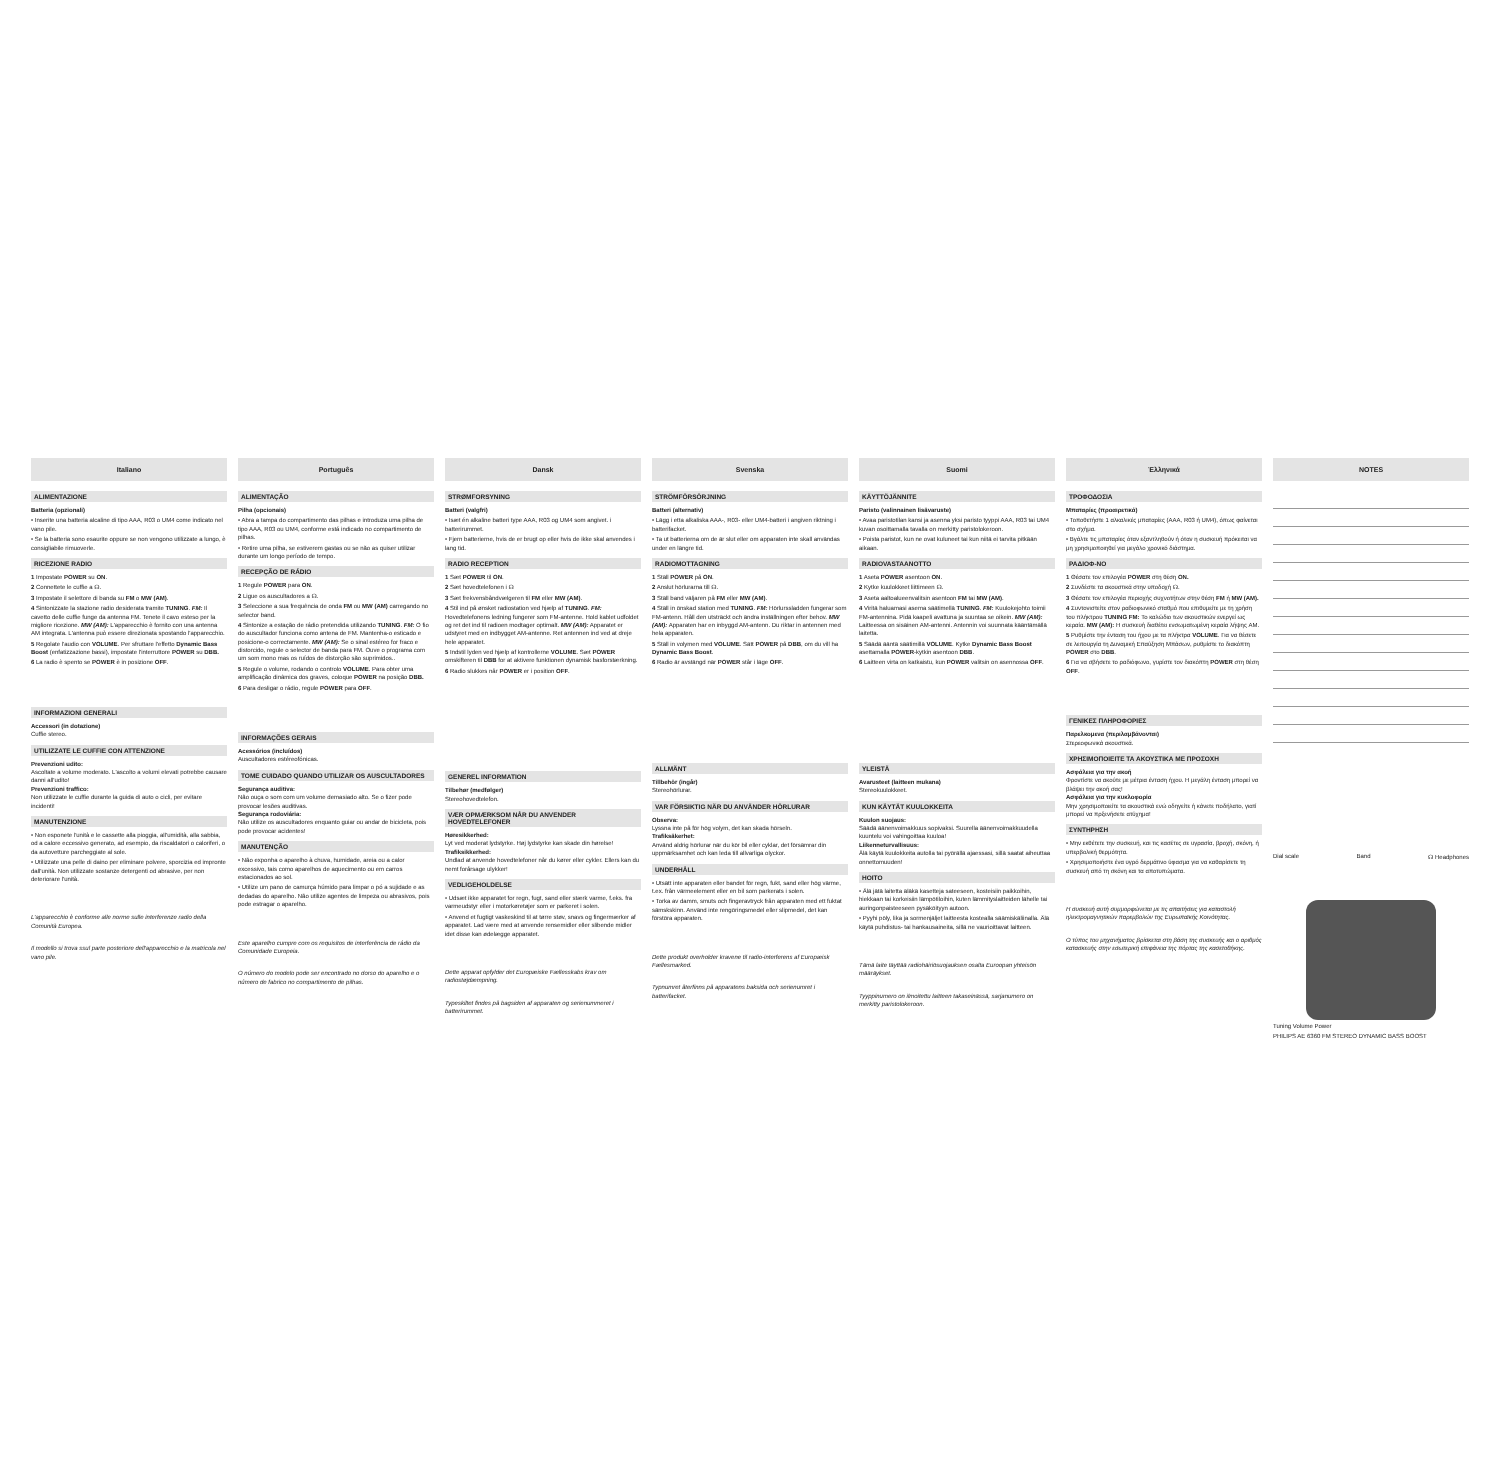Italiano
ALIMENTAZIONE
Batteria (opzionali)
• Inserite una batteria alcaline di tipo AAA, R03 o UM4 come indicato nel vano pile.
• Se la batteria sono esaurite oppure se non vengono utilizzate a lungo, è consigliabile rimuoverle.
RICEZIONE RADIO
1 Impostate POWER su ON.
2 Connettete le cuffie a ☊.
3 Impostate il selettore di banda su FM o MW (AM).
4 Sintonizzate la stazione radio desiderata tramite TUNING. FM: Il cavetto delle cuffie funge da antenna FM. Tenete il cavo esteso per la migliore ricezione. MW (AM): L'apparecchio è fornito con una antenna AM integrata. L'antenna può essere direzionata spostando l'apparecchio.
5 Regolate l'audio con VOLUME. Per sfruttare l'effetto Dynamic Bass Boost (enfatizzazione bassi), impostate l'interruttore POWER su DBB.
6 La radio è spento se POWER è in posizione OFF.
INFORMAZIONI GENERALI
Accessori (in dotazione)
Cuffie stereo.
UTILIZZATE LE CUFFIE CON ATTENZIONE
Prevenzioni udito:
Ascoltate a volume moderato. L'ascolto a volumi elevati potrebbe causare danni all'udito!
Prevenzioni traffico:
Non utilizzate le cuffie durante la guida di auto o cicli, per evitare incidenti!
MANUTENZIONE
• Non esponete l'unità e le cassette alla pioggia, all'umidità, alla sabbia, od a calore eccessivo generato, ad esempio, da riscaldatori o caloriferi, o da autovetture parcheggiate al sole.
• Utilizzate una pelle di daino per eliminare polvere, sporcizia ed impronte dall'unità. Non utilizzate sostanze detergenti od abrasive, per non deteriorare l'unità.
L'apparecchio è conforme alle norme sulle interferenze radio della Comunità Europea.
Il modello si trova ssul parte posteriore dell'apparecchio e la matricola nel vano pile.
Português
ALIMENTAÇÃO
Pilha (opcionais)
• Abra a tampa do compartimento das pilhas e introduza uma pilha de tipo AAA, R03 ou UM4, conforme está indicado no compartimento de pilhas.
• Retire uma pilha, se estiverem gastas ou se não as quiser utilizar durante um longo período de tempo.
RECEPÇÃO DE RÁDIO
1 Regule POWER para ON.
2 Ligue os auscultadores a ☊.
3 Seleccione a sua frequência de onda FM ou MW (AM) carregando no selector band.
4 Sintonize a estação de rádio pretendida utilizando TUNING. FM: O fio do auscultador funciona como antena de FM. Mantenha-o esticado e posicione-o correctamente. MW (AM): Se o sinal estéreo for fraco e distorcido, regule o selector de banda para FM. Ouve o programa com um som mono mas os ruídos de distorção são suprimidos..
5 Regule o volume, rodando o controlo VOLUME. Para obter uma amplificação dinâmica dos graves, coloque POWER na posição DBB.
6 Para desligar o rádio, regule POWER para OFF.
INFORMAÇÕES GERAIS
Acessórios (incluídos)
Auscultadores estéreofónicas.
TOME CUIDADO QUANDO UTILIZAR OS AUSCULTADORES
Segurança auditiva:
Não ouça o som com um volume demasiado alto. Se o fizer pode provocar lesões auditivas.
Segurança rodoviária:
Não utilize os auscultadores enquanto guiar ou andar de bicicleta, pois pode provocar acidentes!
MANUTENÇÃO
• Não exponha o aparelho à chuva, humidade, areia ou a calor excessivo, tais como aparelhos de aquecimento ou em carros estacionados ao sol.
• Utilize um pano de camurça húmido para limpar o pó a sujidade e as dedadas do aparelho. Não utilize agentes de limpeza ou abrasivos, pois pode estragar o aparelho.
Este aparelho cumpre com os requisitos de interferência de rádio da Comunidade Europeia.
O número do modelo pode ser encontrado no dorso do aparelho e o número de fabrico no compartimento de pilhas.
Dansk
STRØMFORSYNING
Batteri (valgfri)
• Isæt én alkaline batteri type AAA, R03 og UM4 som angivet. i batterirummet.
• Fjern batterierne, hvis de er brugt op eller hvis de ikke skal anvendes i lang tid.
RADIO RECEPTION
1 Sæt POWER til ON.
2 Sæt hovedtelefonen i ☊
3 Sæt frekvensbåndvælgeren til FM eller MW (AM).
4 Stil ind på ønsket radiostation ved hjælp af TUNING. FM: Hovedtelefonens ledning fungerer som FM-antenne. Hold kablet udfoldet og ret det ind til radioen modtager optimalt. MW (AM): Apparatet er udstyret med en indbygget AM-antenne. Ret antennen ind ved at dreje hele apparatet.
5 Indstil lyden ved hjælp af kontrollerne VOLUME. Sæt POWER omskifteren til DBB for at aktivere funktionen dynamisk basforstærkning.
6 Radio slukkes når POWER er i position OFF.
GENEREL INFORMATION
Tilbehør (medfølger)
Stereohovedtelefon.
VÆR OPMÆRKSOM NÅR DU ANVENDER HOVEDTELEFONER
Høresikkerhed:
Lyt ved moderat lydstyrke. Høj lydstyrke kan skade din hørelse!
Trafiksikkerhed:
Undlad at anvende hovedtelefoner når du kører eller cykler. Ellers kan du nemt forårsage ulykker!
VEDLIGEHOLDELSE
• Udsæt ikke apparatet for regn, fugt, sand eller stærk varme, f.eks. fra varmeudstyr eller i motorkøretøjer som er parkeret i solen.
• Anvend et fugtigt vaskeskind til at tørre støv, snavs og fingermærker af apparatet. Lad være med at anvende rensemidler eller slibende midler idet disse kan ødelægge apparatet.
Dette apparat opfylder det Europæiske Fællesskabs krav om radiostøjdæmpning.
Typeskiltet findes på bagsiden af apparaten og serienummeret i batterirummet.
Svenska
STRÖMFÖRSÖRJNING
Batteri (alternativ)
• Lägg i etta alkaliska AAA-, R03- eller UM4-batteri i angiven riktning i batterifacket.
• Ta ut batterierna om de är slut eller om apparaten inte skall användas under en längre tid.
RADIOMOTTAGNING
1 Ställ POWER på ON.
2 Anslut hörlurarna till ☊.
3 Ställ band väljaren på FM eller MW (AM).
4 Ställ in önskad station med TUNING. FM: Hörlurssladden fungerar som FM-antenn. Håll den utsträckt och ändra inställningen efter behov. MW (AM): Apparaten har en inbyggd AM-antenn. Du riktar in antennen med hela apparaten.
5 Ställ in volymen med VOLUME. Sätt POWER på DBB, om du vill ha Dynamic Bass Boost.
6 Radio är avstängd när POWER står i läge OFF.
ALLMÄNT
Tillbehör (ingår)
Stereohörlurar.
VAR FÖRSIKTIG NÄR DU ANVÄNDER HÖRLURAR
Observa:
Lyssna inte på för hög volym, det kan skada hörseln.
Trafiksäkerhet:
Använd aldrig hörlurar när du kör bil eller cyklar, det försämrar din uppmärksamhet och kan leda till allvarliga olyckor.
UNDERHÅLL
• Utsätt inte apparaten eller bandet för regn, fukt, sand eller hög värme, t.ex. från värmeelement eller en bil som parkerats i solen.
• Torka av damm, smuts och fingeravtryck från apparaten med ett fuktat sämskskinn. Använd inte rengöringsmedel eller slipmedel, det kan förstöra apparaten.
Dette produkt overholder kravene til radio-interferens af Europæisk Fællesmarked.
Typnumret återfinns på apparatens baksida och serienumret i batterifacket.
Suomi
KÄYTTÖJÄNNITE
Paristo (valinnainen lisävaruste)
• Avaa paristotilan kansi ja asenna yksi paristo tyyppi AAA, R03 tai UM4 kuvan osoittamalla tavalla on merkitty paristolokeroon.
• Poista paristot, kun ne ovat kuluneet tai kun niitä ei tarvita pitkään aikaan.
RADIOVASTAANOTTO
1 Aseta POWER asentoon ON.
2 Kytke kuulokkeet liittimeen ☊.
3 Aseta aaltoalueenvalitsin asentoon FM tai MW (AM).
4 Viritä haluamasi asema säätimellä TUNING. FM: Kuulokejohto toimii FM-antennina. Pidä kaapeli avattuna ja suuntaa se oikein. MW (AM): Laitteessa on sisäinen AM-antenni. Antennin voi suunnata kääntämällä laitetta.
5 Säädä ääntä säätimillä VOLUME. Kytke Dynamic Bass Boost asettamalla POWER-kytkin asentoon DBB.
6 Laitteen virta on katkaistu, kun POWER valitsin on asennossa OFF.
YLEISTÄ
Avarusteet (laitteen mukana)
Stereokuulokkeet.
KUN KÄYTÄT KUULOKKEITA
Kuulon suojaus:
Säädä äänenvoimakkuus sopivaksi. Suurella äänenvoimakkuudella kuuntelu voi vahingoittaa kuuloa!
Liikenneturvallisuus:
Älä käytä kuulokkeita autolla tai pyörällä ajaessasi, sillä saatat aiheuttaa onnettomuuden!
HOITO
• Älä jätä laitetta äläkä kasetteja sateeseen, kosteisiin paikkoihin, hiekkaan tai korkeisiin lämpötiloihin, kuten lämmityslaitteiden lähelle tai auringonpaisteeseen pysäköityyn autoon.
• Pyyhi pöly, lika ja sormenjäljet laitteesta kostealla säämiskäliinalla. Älä käytä puhdistus- tai hankausaineita, sillä ne vaurioittavat laitteen.
Tämä laite täyttää radiohäiriösuojauksen osalta Euroopan yhteisön määräykset.
Tyyppinumero on ilmoitettu laitteen takaseinässä, sarjanumero on merkitty paristolokeroon.
Έλληνικά
ΤΡΟΦΟΔΟΣΙΑ
Μπαταρίες (προαιρετικά)
• Τοποθετήστε 1 αλκαλικές μπαταρίες (AAA, R03 ή UM4), όπως φαίνεται στο σχήμα.
• Βγάλτε τις μπαταρίες όταν εξαντληθούν ή όταν η συσκευή πρόκειται να μη χρησιμοποιηθεί για μεγάλο χρονικό διάστημα.
ΡΑΔΙΟΦ-ΝΟ
1 Θέσατε τον επιλογέα POWER στη θέση ON.
2 Συνδέστε τα ακουστικά στην υποδοχή ☊.
3 Θέσατε τον επιλογέα περιοχής συχνοτήτων στην θέση FM ή MW (AM).
4 Συντονιστείτε στον ραδιοφωνικό σταθμό που επιθυμείτε με τη χρήση του πλήκτρου TUNING FM: Το καλώδιο των ακουστικών ενεργεί ως κεραία. MW (AM): Η συσκευή διαθέτει ενσωματωμένη κεραία λήψης AM.
5 Ρυθμίστε την ένταση του ήχου με τα πλήκτρα VOLUME. Για να θέσετε σε λειτουργία τη Δυναμική Επαύξηση Μπάσων, ρυθμίστε το διακόπτη POWER στο DBB.
6 Για να σβήσετε το ραδιόφωνο, γυρίστε τον διακόπτη POWER στη θέση OFF.
ΓΕΝΙΚΕΣ ΠΛΗΡΟΦΟΡΙΕΣ
Παρελκομενα (περιλαμβάνονται)
Στερεοφωνικά ακουστικά.
ΧΡΗΣΙΜΟΠΟΙΕΙΤΕ ΤΑ ΑΚΟΥΣΤΙΚΑ ΜΕ ΠΡΟΣΟΧΗ
Ασφάλεια για την ακοή
Φροντίστε να ακούτε με μέτρια ένταση ήχου. Η μεγάλη ένταση μπορεί να βλάψει την ακοή σας!
Ασφάλεια για την κυκλοφορία
Μην χρησιμοποιείτε τα ακουστικά ενώ οδηγείτε ή κάνετε ποδήλατο, γιατί μπορεί να πρξενήσετε ατύχημα!
ΣΥΝΤΗΡΗΣΗ
• Μην εκθέτετε την συσκευή, και τις κασέτες σε υγρασία, βροχή, σκόνη, ή υπερβολική θερμότητα.
• Χρησιμοποιήστε ένα υγρό δερμάτινο ύφασμα για να καθαρίσετε τη συσκευή από τη σκόνη και τα αποτυπώματα.
Η συσκευή αυτή συμμορφώνεται με τις απαιτήσεις για καταστολή ηλεκτρομαγνητικών παρεμβολών της Ευρωπαϊκής Κοινότητας.
Ο τύπος του μηχανήματος βρίσκεται στη βάση της συσκευής και ο αριθμός κατασκευής στην εσωτερική επιφάνεια της πόρτας της κασετοθήκης.
NOTES
Dial scale Band ☊ Headphones
Tuning Volume Power
PHILIPS AE 6360 FM STEREO DYNAMIC BASS BOOST